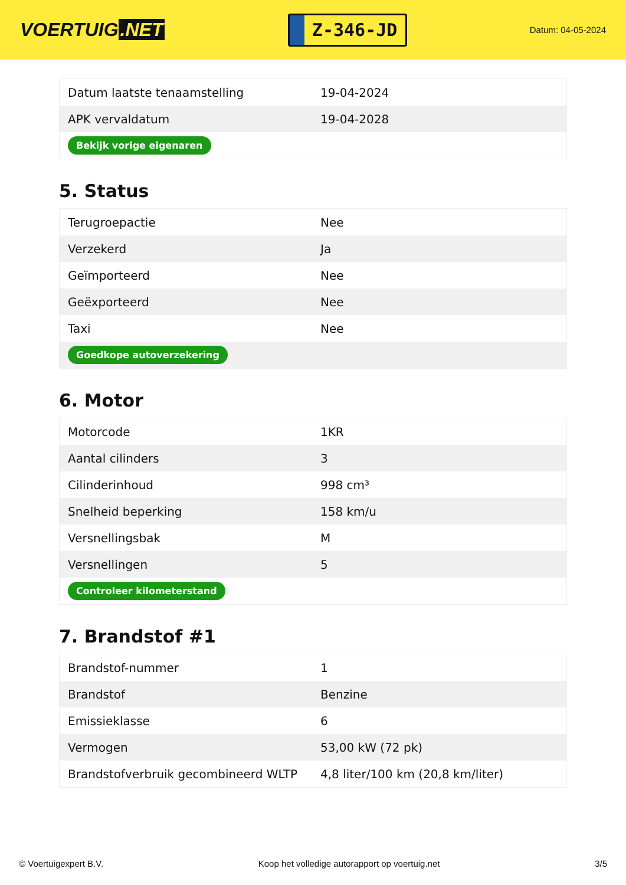VOERTUIG.NET
Z-346-JD
Datum: 04-05-2024
| Datum laatste tenaamstelling | 19-04-2024 |
| APK vervaldatum | 19-04-2028 |
| Bekijk vorige eigenaren | |
5. Status
| Terugroepactie | Nee |
| Verzekerd | Ja |
| Geïmporteerd | Nee |
| Geëxporteerd | Nee |
| Taxi | Nee |
| Goedkope autoverzekering | |
6. Motor
| Motorcode | 1KR |
| Aantal cilinders | 3 |
| Cilinderinhoud | 998 cm³ |
| Snelheid beperking | 158 km/u |
| Versnellingsbak | M |
| Versnellingen | 5 |
| Controleer kilometerstand | |
7. Brandstof #1
| Brandstof-nummer | 1 |
| Brandstof | Benzine |
| Emissieklasse | 6 |
| Vermogen | 53,00 kW (72 pk) |
| Brandstofverbruik gecombineerd WLTP | 4,8 liter/100 km (20,8 km/liter) |
© Voertuigexpert B.V. Koop het volledige autorapport op voertuig.net 3/5